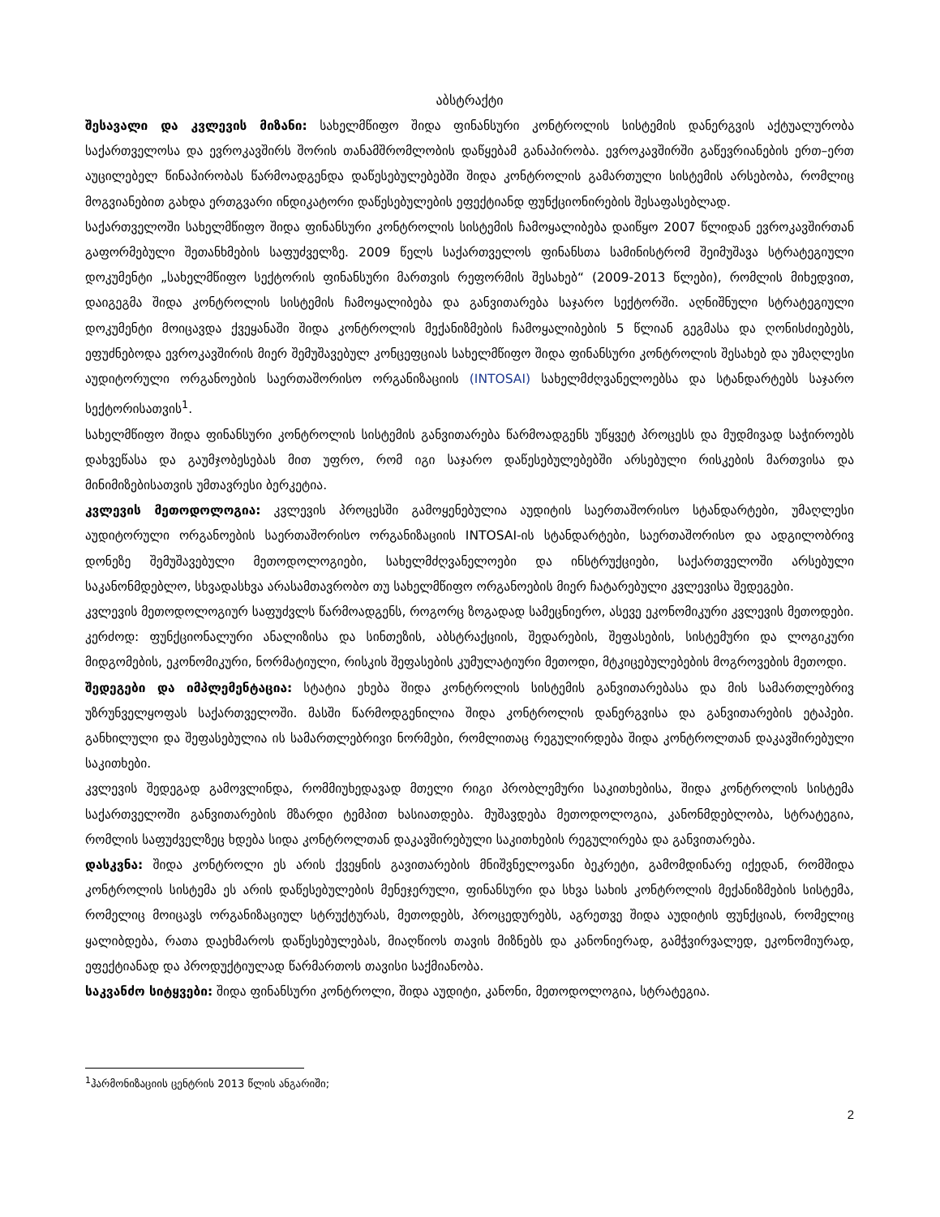აბსტრაქტი
შესავალი და კვლევის მიზანი: სახელმწიფო შიდა ფინანსური კონტროლის სისტემის დანერგვის აქტუალურობა საქართველოსა და ევროკავშირს შორის თანამშრომლობის დაწყებამ განაპირობა. ევროკავშირში გაწევრიანების ერთ–ერთ აუცილებელ წინაპირობას წარმოადგენდა დაწესებულებებში შიდა კონტროლის გამართული სისტემის არსებობა, რომლიც მოგვიანებით გახდა ერთგვარი ინდიკატორი დაწესებულების ეფექტიანდ ფუნქციონირების შესაფასებლად.
საქართველოში სახელმწიფო შიდა ფინანსური კონტროლის სისტემის ჩამოყალიბება დაიწყო 2007 წლიდან ევროკავშირთან გაფორმებული შეთანხმების საფუძველზე. 2009 წელს საქართველოს ფინანსთა სამინისტრომ შეიმუშავა სტრატეგიული დოკუმენტი „სახელმწიფო სექტორის ფინანსური მართვის რეფორმის შესახებ“ (2009-2013 წლები), რომლის მიხედვით, დაიგეგმა შიდა კონტროლის სისტემის ჩამოყალიბება და განვითარება საჯარო სექტორში. აღნიშნული სტრატეგიული დოკუმენტი მოიცავდა ქვეყანაში შიდა კონტროლის მექანიზმების ჩამოყალიბების 5 წლიან გეგმასა და ღონისძიებებს, ეფუძნებოდა ევროკავშირის მიერ შემუშავებულ კონცეფციას სახელმწიფო შიდა ფინანსური კონტროლის შესახებ და უმაღლესი აუდიტორული ორგანოების საერთაშორისო ორგანიზაციის (INTOSAI) სახელმძღვანელოებსა და სტანდარტებს საჯარო სექტორისათვის<sup>1</sup>.
სახელმწიფო შიდა ფინანსური კონტროლის სისტემის განვითარება წარმოადგენს უწყვეტ პროცესს და მუდმივად საჭიროებს დახვეწასა და გაუმჯობესებას მით უფრო, რომ იგი საჯარო დაწესებულებებში არსებული რისკების მართვისა და მინიმიზებისათვის უმთავრესი ბერკეტია.
კვლევის მეთოდოლოგია: კვლევის პროცესში გამოყენებულია აუდიტის საერთაშორისო სტანდარტები, უმაღლესი აუდიტორული ორგანოების საერთაშორისო ორგანიზაციის INTOSAI-ის სტანდარტები, საერთაშორისო და ადგილობრივ დონეზე შემუშავებული მეთოდოლოგიები, სახელმძღვანელოები და ინსტრუქციები, საქართველოში არსებული საკანონმდებლო, სხვადასხვა არასამთავრობო თუ სახელმწიფო ორგანოების მიერ ჩატარებული კვლევისა შედეგები.
კვლევის მეთოდოლოგიურ საფუძვლს წარმოადგენს, როგორც ზოგადად სამეცნიერო, ასევე ეკონომიკური კვლევის მეთოდები. კერძოდ: ფუნქციონალური ანალიზისა და სინთეზის, აბსტრაქციის, შედარების, შეფასების, სისტემური და ლოგიკური მიდგომების, ეკონომიკური, ნორმატიული, რისკის შეფასების კუმულატიური მეთოდი, მტკიცებულებების მოგროვების მეთოდი.
შედეგები და იმპლემენტაცია: სტატია ეხება შიდა კონტროლის სისტემის განვითარებასა და მის სამართლებრივ უზრუნველყოფას საქართველოში. მასში წარმოდგენილია შიდა კონტროლის დანერგვისა და განვითარების ეტაპები. განხილული და შეფასებულია ის სამართლებრივი ნორმები, რომლითაც რეგულირდება შიდა კონტროლთან დაკავშირებული საკითხები.
კვლევის შედეგად გამოვლინდა, რომმიუხედავად მთელი რიგი პრობლემური საკითხებისა, შიდა კონტროლის სისტემა საქართველოში განვითარების მზარდი ტემპით ხასიათდება. მუშავდება მეთოდოლოგია, კანონმდებლობა, სტრატეგია, რომლის საფუძველზეც ხდება სიდა კონტროლთან დაკავშირებული საკითხების რეგულირება და განვითარება.
დასკვნა: შიდა კონტროლი ეს არის ქვეყნის გავითარების მნიშვნელოვანი ბეკრეტი, გამომდინარე იქედან, რომშიდა კონტროლის სისტემა ეს არის დაწესებულების მენეჯერული, ფინანსური და სხვა სახის კონტროლის მექანიზმების სისტემა, რომელიც მოიცავს ორგანიზაციულ სტრუქტურას, მეთოდებს, პროცედურებს, აგრეთვე შიდა აუდიტის ფუნქციას, რომელიც ყალიბდება, რათა დაეხმაროს დაწესებულებას, მიაღწიოს თავის მიზნებს და კანონიერად, გამჭვირვალედ, ეკონომიურად, ეფექტიანად და პროდუქტიულად წარმართოს თავისი საქმიანობა.
საკვანძო სიტყვები: შიდა ფინანსური კონტროლი, შიდა აუდიტი, კანონი, მეთოდოლოგია, სტრატეგია.
<sup>1</sup> ჰარმონიზაციის ცენტრის 2013 წლის ანგარიში;
2